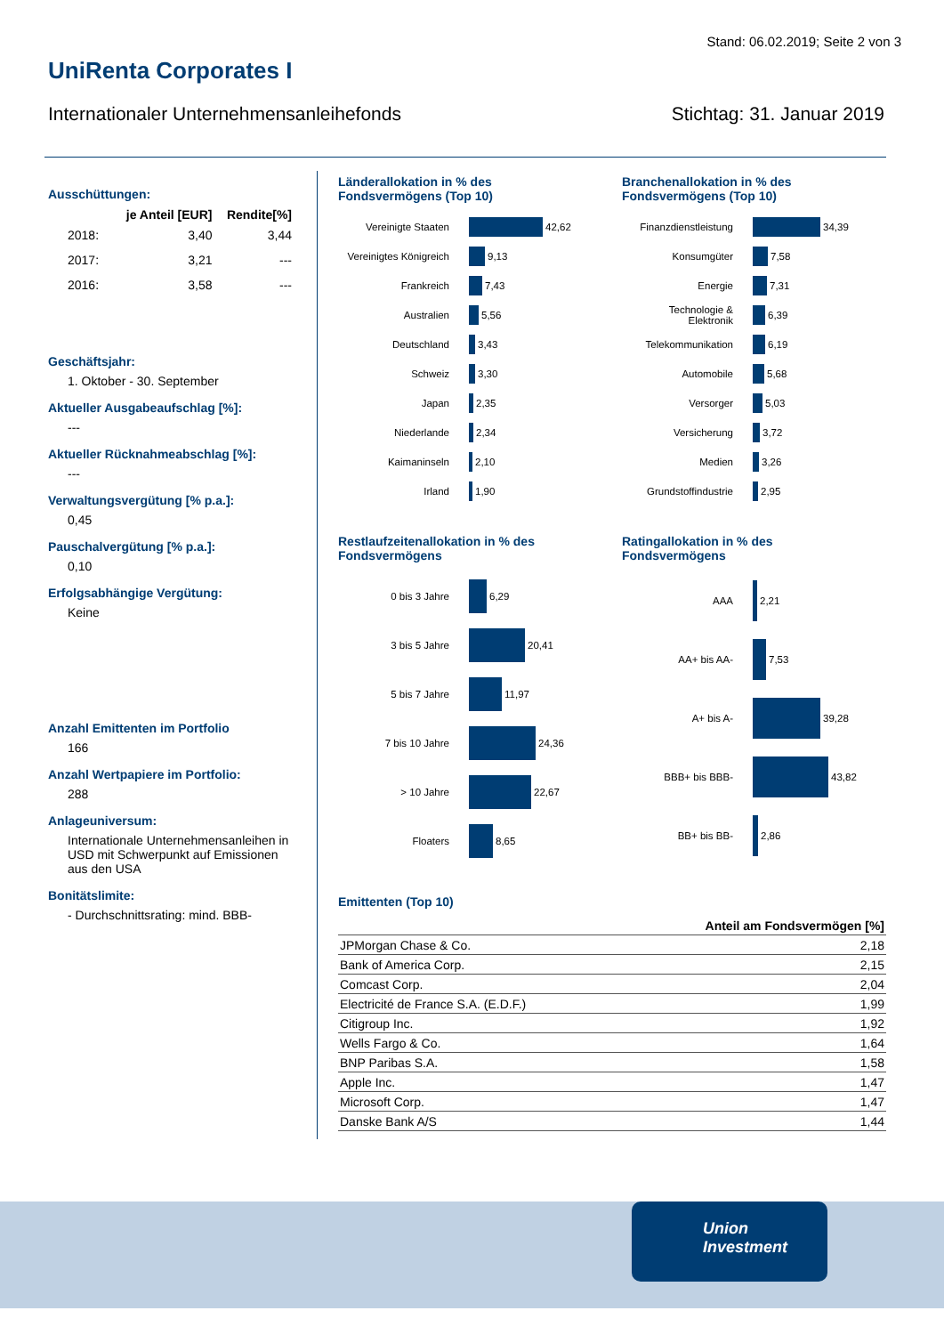Stand: 06.02.2019; Seite 2 von 3
UniRenta Corporates I
Internationaler Unternehmensanleihefonds Stichtag: 31. Januar 2019
Ausschüttungen:
| | je Anteil [EUR] | Rendite[%] |
| --- | --- | --- |
| 2018: | 3,40 | 3,44 |
| 2017: | 3,21 | --- |
| 2016: | 3,58 | --- |
Geschäftsjahr:
1. Oktober - 30. September
Aktueller Ausgabeaufschlag [%]:
---
Aktueller Rücknahmeabschlag [%]:
---
Verwaltungsvergütung [% p.a.]:
0,45
Pauschalvergütung [% p.a.]:
0,10
Erfolgsabhängige Vergütung:
Keine
Anzahl Emittenten im Portfolio
166
Anzahl Wertpapiere im Portfolio:
288
Anlageuniversum:
Internationale Unternehmensanleihen in USD mit Schwerpunkt auf Emissionen aus den USA
Bonitätslimite:
- Durchschnittsrating: mind. BBB-
Länderallokation in % des Fondsvermögens (Top 10)
Vereinigte Staaten 42,62
Vereinigtes Königreich 9,13
Frankreich 7,43
Australien 5,56
Deutschland 3,43
Schweiz 3,30
Japan 2,35
Niederlande 2,34
Kaimaninseln 2,10
Irland 1,90
Branchenallokation in % des Fondsvermögens (Top 10)
Finanzdienstleistung 34,39
Konsumgüter 7,58
Energie 7,31
Technologie & Elektronik 6,39
Telekommunikation 6,19
Automobile 5,68
Versorger 5,03
Versicherung 3,72
Medien 3,26
Grundstoffindustrie 2,95
Restlaufzeitenallokation in % des Fondsvermögens
0 bis 3 Jahre 6,29
3 bis 5 Jahre 20,41
5 bis 7 Jahre 11,97
7 bis 10 Jahre 24,36
> 10 Jahre 22,67
Floaters 8,65
Ratingallokation in % des Fondsvermögens
AAA 2,21
AA+ bis AA- 7,53
A+ bis A- 39,28
BBB+ bis BBB- 43,82
BB+ bis BB- 2,86
Emittenten (Top 10)
| Anteil am Fondsvermögen [%] | |
| --- | --- |
| JPMorgan Chase & Co. | 2,18 |
| Bank of America Corp. | 2,15 |
| Comcast Corp. | 2,04 |
| Electricité de France S.A. (E.D.F.) | 1,99 |
| Citigroup Inc. | 1,92 |
| Wells Fargo & Co. | 1,64 |
| BNP Paribas S.A. | 1,58 |
| Apple Inc. | 1,47 |
| Microsoft Corp. | 1,47 |
| Danske Bank A/S | 1,44 |
Union
Investment